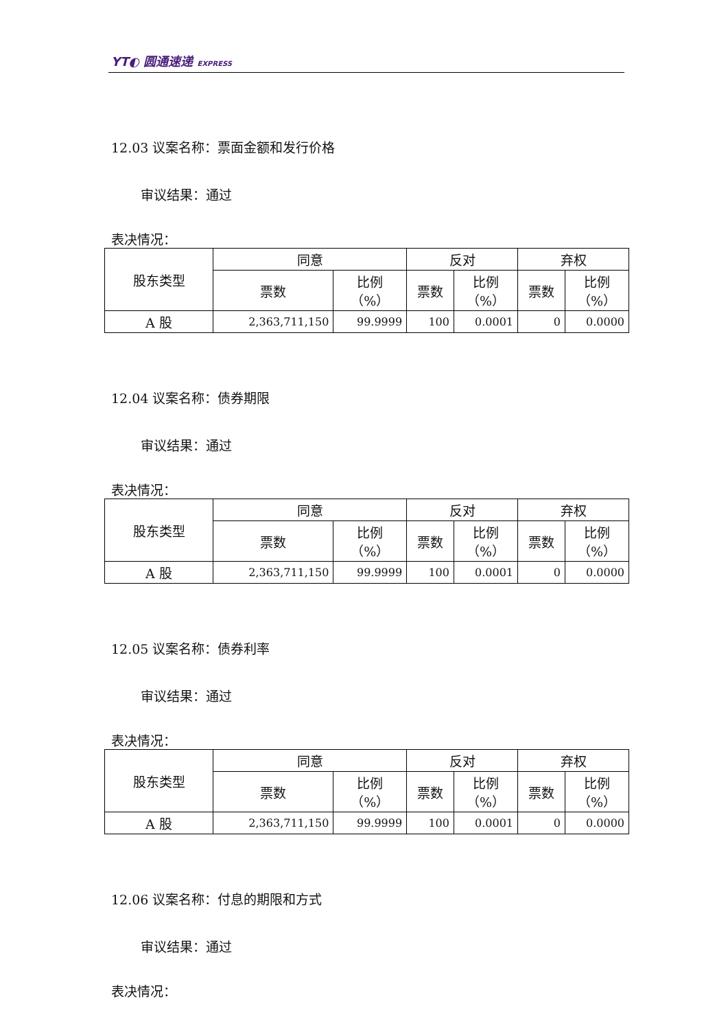YT◐ 圆通速递 EXPRESS
12.03 议案名称：票面金额和发行价格
审议结果：通过
表决情况：
| 股东类型 | 同意 | | 反对 | | 弃权 | |
| | 票数 | 比例 （%） | 票数 | 比例 （%） | 票数 | 比例 （%） |
| A 股 | 2,363,711,150 | 99.9999 | 100 | 0.0001 | 0 | 0.0000 |
12.04 议案名称：债券期限
审议结果：通过
表决情况：
| 股东类型 | 同意 | | 反对 | | 弃权 | |
| | 票数 | 比例 （%） | 票数 | 比例 （%） | 票数 | 比例 （%） |
| A 股 | 2,363,711,150 | 99.9999 | 100 | 0.0001 | 0 | 0.0000 |
12.05 议案名称：债券利率
审议结果：通过
表决情况：
| 股东类型 | 同意 | | 反对 | | 弃权 | |
| | 票数 | 比例 （%） | 票数 | 比例 （%） | 票数 | 比例 （%） |
| A 股 | 2,363,711,150 | 99.9999 | 100 | 0.0001 | 0 | 0.0000 |
12.06 议案名称：付息的期限和方式
审议结果：通过
表决情况：